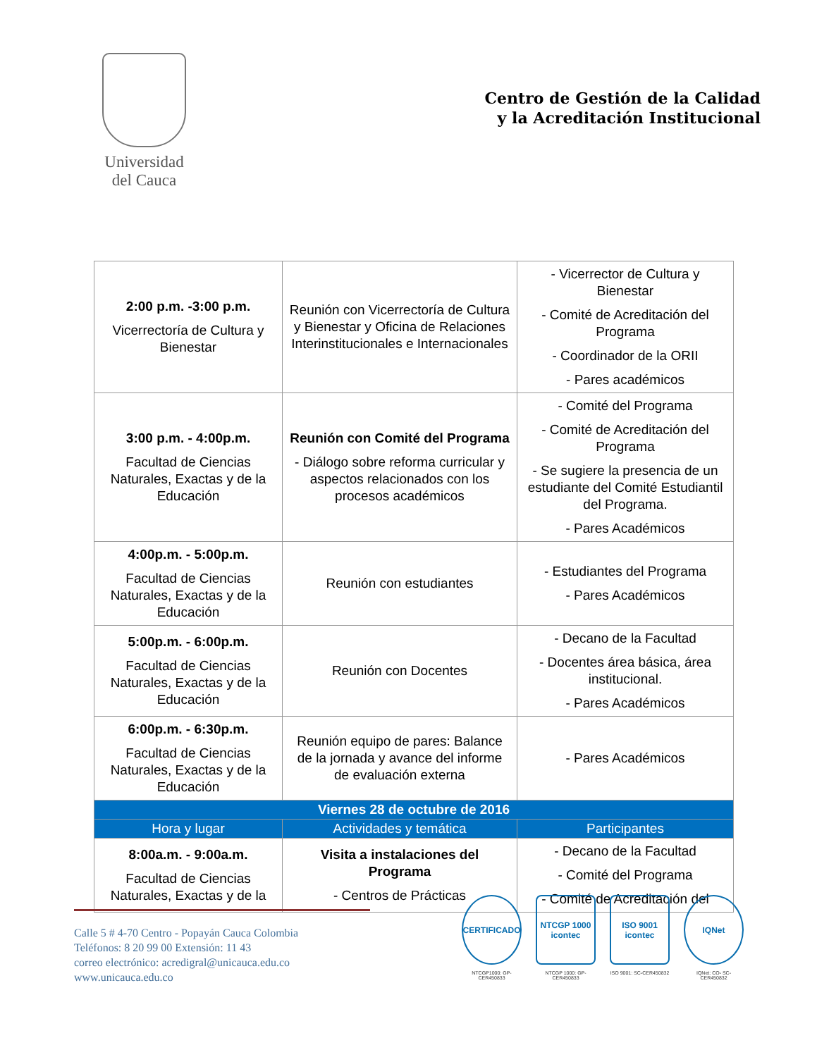Universidad
del Cauca
Centro de Gestión de la Calidad
y la Acreditación Institucional
| 2:00 p.m. -3:00 p.m. Vicerrectoría de Cultura y Bienestar | Reunión con Vicerrectoría de Cultura y Bienestar y Oficina de Relaciones Interinstitucionales e Internacionales | - Vicerrector de Cultura y Bienestar - Comité de Acreditación del Programa - Coordinador de la ORII - Pares académicos |
| 3:00 p.m. - 4:00p.m. Facultad de Ciencias Naturales, Exactas y de la Educación | Reunión con Comité del Programa - Diálogo sobre reforma curricular y aspectos relacionados con los procesos académicos | - Comité del Programa - Comité de Acreditación del Programa - Se sugiere la presencia de un estudiante del Comité Estudiantil del Programa. - Pares Académicos |
| 4:00p.m. - 5:00p.m. Facultad de Ciencias Naturales, Exactas y de la Educación | Reunión con estudiantes | - Estudiantes del Programa - Pares Académicos |
| 5:00p.m. - 6:00p.m. Facultad de Ciencias Naturales, Exactas y de la Educación | Reunión con Docentes | - Decano de la Facultad - Docentes área básica, área institucional. - Pares Académicos |
| 6:00p.m. - 6:30p.m. Facultad de Ciencias Naturales, Exactas y de la Educación | Reunión equipo de pares: Balance de la jornada y avance del informe de evaluación externa | - Pares Académicos |
| Viernes 28 de octubre de 2016 | | |
| Hora y lugar | Actividades y temática | Participantes |
| 8:00a.m. - 9:00a.m. Facultad de Ciencias Naturales, Exactas y de la | Visita a instalaciones del Programa - Centros de Prácticas | - Decano de la Facultad - Comité del Programa - Comité de Acreditación del |
Calle 5 # 4-70 Centro - Popayán Cauca Colombia
Teléfonos: 8 20 99 00 Extensión: 11 43
correo electrónico: acredigral@unicauca.edu.co
www.unicauca.edu.co
CERTIFICADO
NTCGP1000: GP-CER450833
NTCGP 1000
icontec
NTCGP 1000: GP-CER450833
ISO 9001
icontec
ISO 9001: SC-CER450832
IQNet
IQNet: CO- SC-CER450832